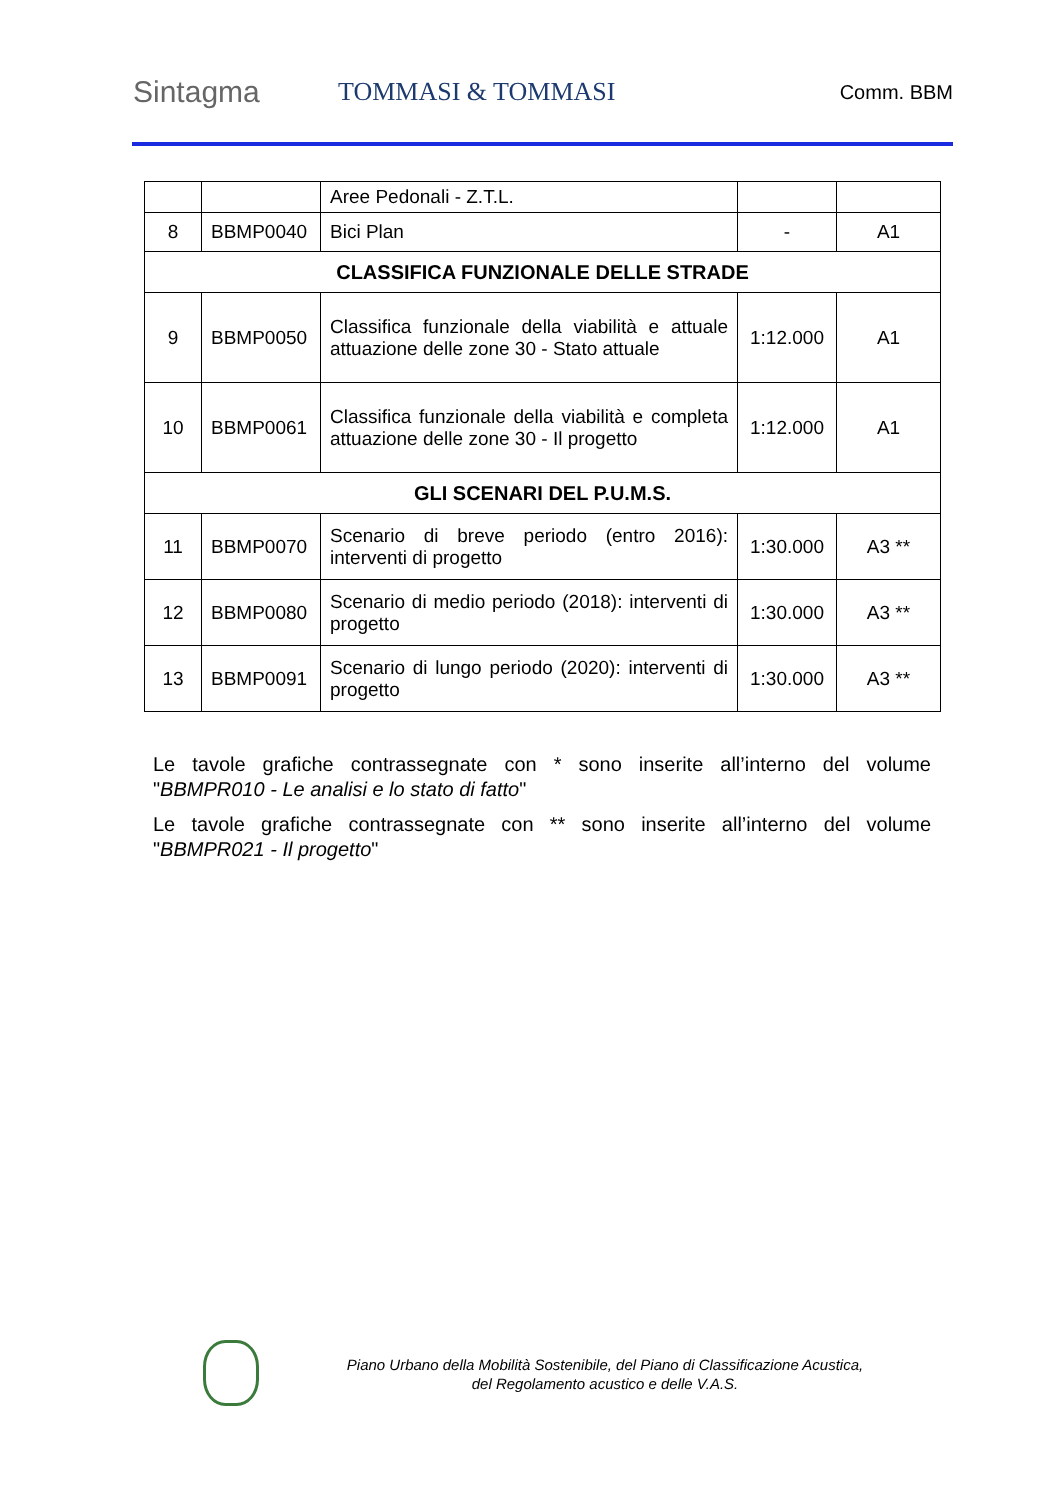Sintagma
TOMMASI & TOMMASI
Comm. BBM
| | | Aree Pedonali - Z.T.L. | | |
| 8 | BBMP0040 | Bici Plan | - | A1 |
| CLASSIFICA FUNZIONALE DELLE STRADE | | | | |
| 9 | BBMP0050 | Classifica funzionale della viabilità e attuale attuazione delle zone 30 - Stato attuale | 1:12.000 | A1 |
| 10 | BBMP0061 | Classifica funzionale della viabilità e completa attuazione delle zone 30 - Il progetto | 1:12.000 | A1 |
| GLI SCENARI DEL P.U.M.S. | | | | |
| 11 | BBMP0070 | Scenario di breve periodo (entro 2016): interventi di progetto | 1:30.000 | A3 ** |
| 12 | BBMP0080 | Scenario di medio periodo (2018): interventi di progetto | 1:30.000 | A3 ** |
| 13 | BBMP0091 | Scenario di lungo periodo (2020): interventi di progetto | 1:30.000 | A3 ** |
Le tavole grafiche contrassegnate con * sono inserite all’interno del volume "BBMPR010 - Le analisi e lo stato di fatto"
Le tavole grafiche contrassegnate con ** sono inserite all’interno del volume "BBMPR021 - Il progetto"
Piano Urbano della Mobilità Sostenibile, del Piano di Classificazione Acustica,
del Regolamento acustico e delle V.A.S.